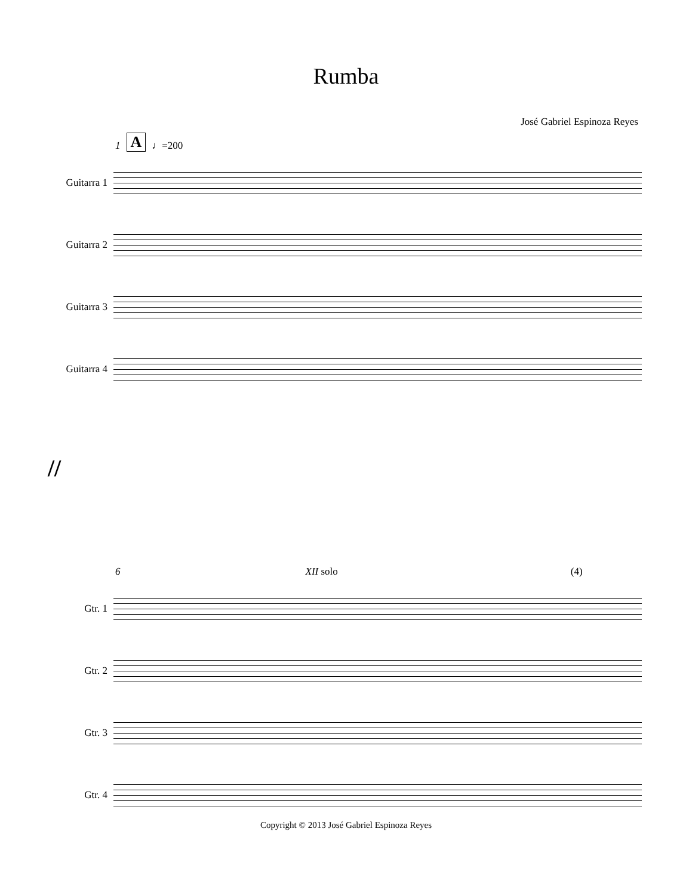Rumba
José Gabriel Espinoza Reyes
1 A ♩=200
Guitarra 1
Guitarra 2
Guitarra 3
Guitarra 4
//
6 XII solo (4)
Gtr. 1
Gtr. 2
Gtr. 3
Gtr. 4
Copyright © 2013 José Gabriel Espinoza Reyes